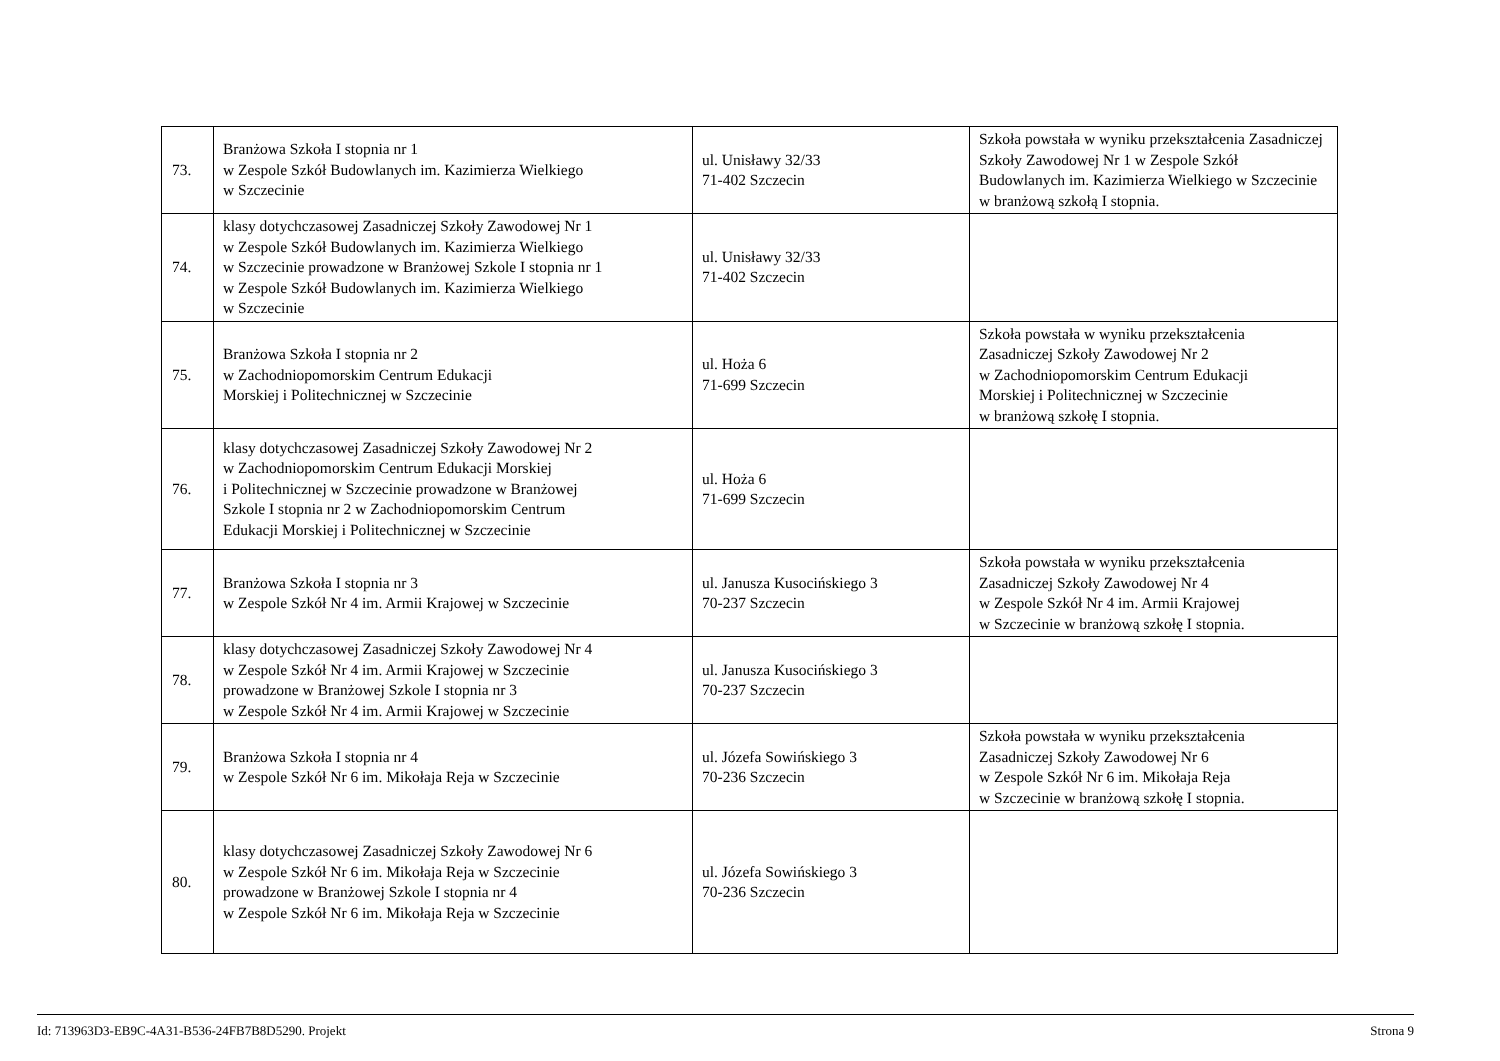| 73. | Branżowa Szkoła I stopnia nr 1 w Zespole Szkół Budowlanych im. Kazimierza Wielkiego w Szczecinie | ul. Unisławy 32/33 71-402 Szczecin | Szkoła powstała w wyniku przekształcenia Zasadniczej Szkoły Zawodowej Nr 1 w Zespole Szkół Budowlanych im. Kazimierza Wielkiego w Szczecinie w branżową szkołą I stopnia. |
| 74. | klasy dotychczasowej Zasadniczej Szkoły Zawodowej Nr 1 w Zespole Szkół Budowlanych im. Kazimierza Wielkiego w Szczecinie prowadzone w Branżowej Szkole I stopnia nr 1 w Zespole Szkół Budowlanych im. Kazimierza Wielkiego w Szczecinie | ul. Unisławy 32/33 71-402 Szczecin | |
| 75. | Branżowa Szkoła I stopnia nr 2 w Zachodniopomorskim Centrum Edukacji Morskiej i Politechnicznej w Szczecinie | ul. Hoża 6 71-699 Szczecin | Szkoła powstała w wyniku przekształcenia Zasadniczej Szkoły Zawodowej Nr 2 w Zachodniopomorskim Centrum Edukacji Morskiej i Politechnicznej w Szczecinie w branżową szkołę I stopnia. |
| 76. | klasy dotychczasowej Zasadniczej Szkoły Zawodowej Nr 2 w Zachodniopomorskim Centrum Edukacji Morskiej i Politechnicznej w Szczecinie prowadzone w Branżowej Szkole I stopnia nr 2 w Zachodniopomorskim Centrum Edukacji Morskiej i Politechnicznej w Szczecinie | ul. Hoża 6 71-699 Szczecin | |
| 77. | Branżowa Szkoła I stopnia nr 3 w Zespole Szkół Nr 4 im. Armii Krajowej w Szczecinie | ul. Janusza Kusocińskiego 3 70-237 Szczecin | Szkoła powstała w wyniku przekształcenia Zasadniczej Szkoły Zawodowej Nr 4 w Zespole Szkół Nr 4 im. Armii Krajowej w Szczecinie w branżową szkołę I stopnia. |
| 78. | klasy dotychczasowej Zasadniczej Szkoły Zawodowej Nr 4 w Zespole Szkół Nr 4 im. Armii Krajowej w Szczecinie prowadzone w Branżowej Szkole I stopnia nr 3 w Zespole Szkół Nr 4 im. Armii Krajowej w Szczecinie | ul. Janusza Kusocińskiego 3 70-237 Szczecin | |
| 79. | Branżowa Szkoła I stopnia nr 4 w Zespole Szkół Nr 6 im. Mikołaja Reja w Szczecinie | ul. Józefa Sowińskiego 3 70-236 Szczecin | Szkoła powstała w wyniku przekształcenia Zasadniczej Szkoły Zawodowej Nr 6 w Zespole Szkół Nr 6 im. Mikołaja Reja w Szczecinie w branżową szkołę I stopnia. |
| 80. | klasy dotychczasowej Zasadniczej Szkoły Zawodowej Nr 6 w Zespole Szkół Nr 6 im. Mikołaja Reja w Szczecinie prowadzone w Branżowej Szkole I stopnia nr 4 w Zespole Szkół Nr 6 im. Mikołaja Reja w Szczecinie | ul. Józefa Sowińskiego 3 70-236 Szczecin | |
Id: 713963D3-EB9C-4A31-B536-24FB7B8D5290. Projekt Strona 9